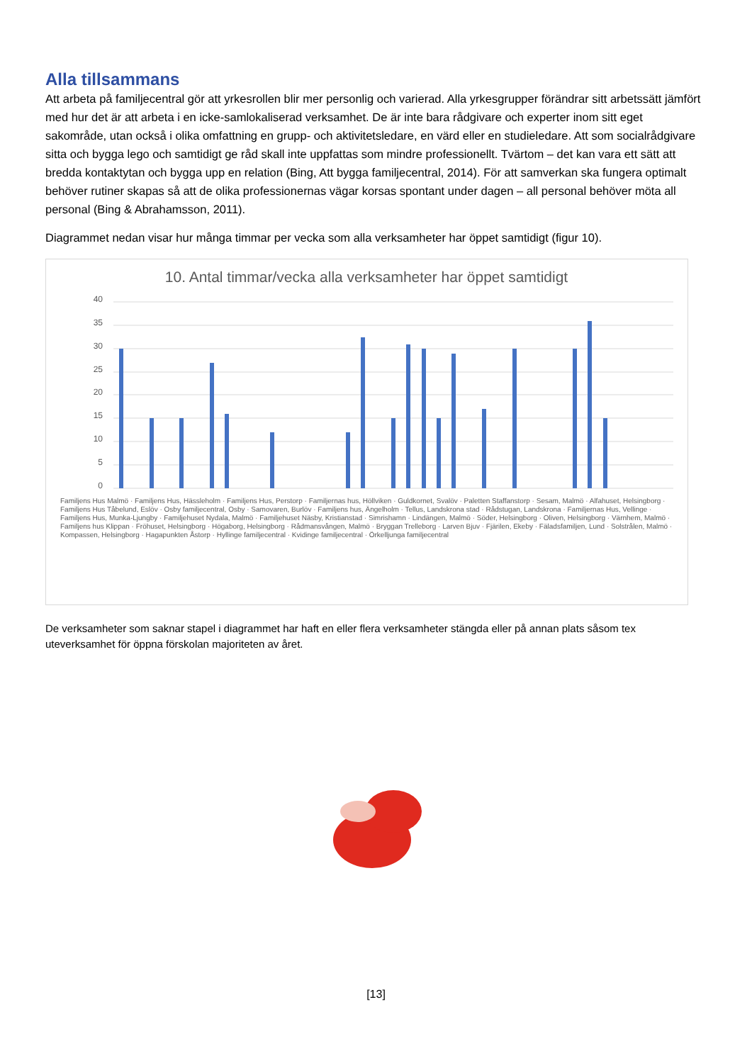Alla tillsammans
Att arbeta på familjecentral gör att yrkesrollen blir mer personlig och varierad. Alla yrkesgrupper förändrar sitt arbetssätt jämfört med hur det är att arbeta i en icke-samlokaliserad verksamhet. De är inte bara rådgivare och experter inom sitt eget sakområde, utan också i olika omfattning en grupp- och aktivitetsledare, en värd eller en studieledare. Att som socialrådgivare sitta och bygga lego och samtidigt ge råd skall inte uppfattas som mindre professionellt. Tvärtom – det kan vara ett sätt att bredda kontaktytan och bygga upp en relation (Bing, Att bygga familjecentral, 2014). För att samverkan ska fungera optimalt behöver rutiner skapas så att de olika professionernas vägar korsas spontant under dagen – all personal behöver möta all personal (Bing & Abrahamsson, 2011).
Diagrammet nedan visar hur många timmar per vecka som alla verksamheter har öppet samtidigt (figur 10).
10. Antal timmar/vecka alla verksamheter har öppet samtidigt
40
35
30
25
20
15
10
5
0
Familjens Hus Malmö · Familjens Hus, Hässleholm · Familjens Hus, Perstorp · Familjernas hus, Höllviken · Guldkornet, Svalöv · Paletten Staffanstorp · Sesam, Malmö · Alfahuset, Helsingborg · Familjens Hus Tåbelund, Eslöv · Osby familjecentral, Osby · Samovaren, Burlöv · Familjens hus, Ängelholm · Tellus, Landskrona stad · Rådstugan, Landskrona · Familjernas Hus, Vellinge · Familjens Hus, Munka-Ljungby · Familjehuset Nydala, Malmö · Familjehuset Näsby, Kristianstad · Simrishamn · Lindängen, Malmö · Söder, Helsingborg · Oliven, Helsingborg · Värnhem, Malmö · Familjens hus Klippan · Fröhuset, Helsingborg · Högaborg, Helsingborg · Rådmansvången, Malmö · Bryggan Trelleborg · Larven Bjuv · Fjärilen, Ekeby · Fäladsfamiljen, Lund · Solstrålen, Malmö · Kompassen, Helsingborg · Hagapunkten Åstorp · Hyllinge familjecentral · Kvidinge familjecentral · Örkelljunga familjecentral
De verksamheter som saknar stapel i diagrammet har haft en eller flera verksamheter stängda eller på annan plats såsom tex uteverksamhet för öppna förskolan majoriteten av året.
[13]